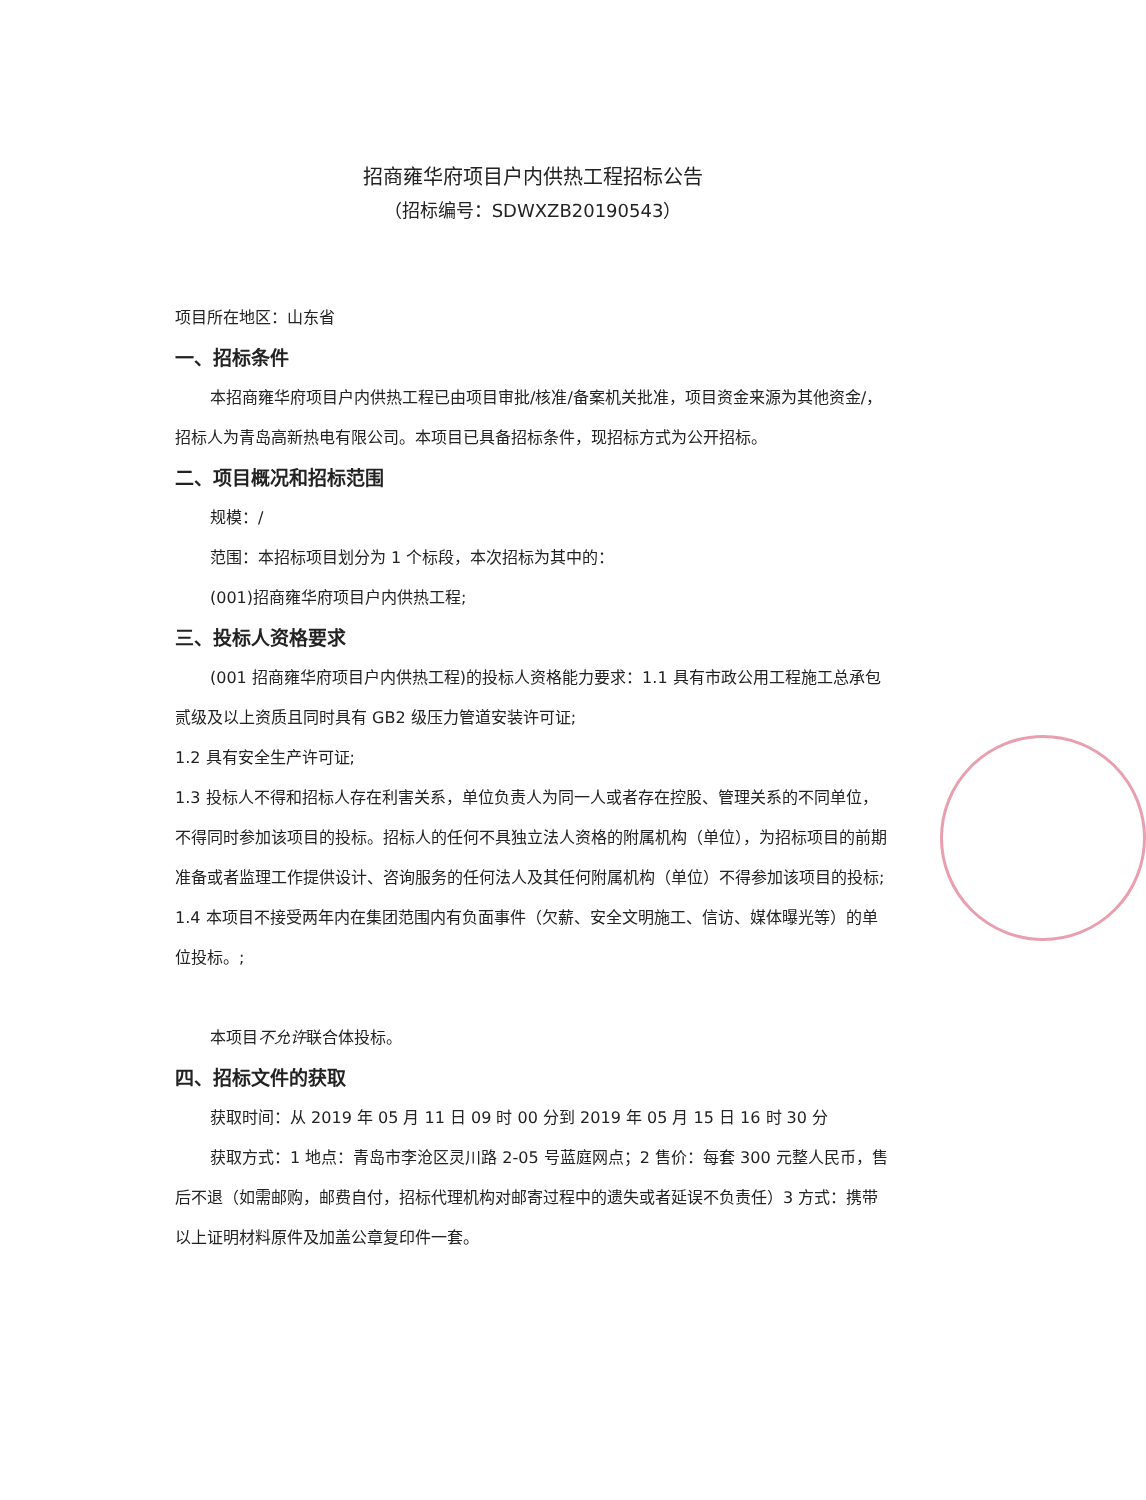招商雍华府项目户内供热工程招标公告
（招标编号：SDWXZB20190543）
项目所在地区：山东省
一、招标条件
本招商雍华府项目户内供热工程已由项目审批/核准/备案机关批准，项目资金来源为其他资金/，招标人为青岛高新热电有限公司。本项目已具备招标条件，现招标方式为公开招标。
二、项目概况和招标范围
规模：/
范围：本招标项目划分为 1 个标段，本次招标为其中的：
(001)招商雍华府项目户内供热工程;
三、投标人资格要求
(001 招商雍华府项目户内供热工程)的投标人资格能力要求：1.1 具有市政公用工程施工总承包贰级及以上资质且同时具有 GB2 级压力管道安装许可证;
1.2 具有安全生产许可证;
1.3 投标人不得和招标人存在利害关系，单位负责人为同一人或者存在控股、管理关系的不同单位，不得同时参加该项目的投标。招标人的任何不具独立法人资格的附属机构（单位），为招标项目的前期准备或者监理工作提供设计、咨询服务的任何法人及其任何附属机构（单位）不得参加该项目的投标;
1.4 本项目不接受两年内在集团范围内有负面事件（欠薪、安全文明施工、信访、媒体曝光等）的单位投标。;
本项目不允许联合体投标。
四、招标文件的获取
获取时间：从 2019 年 05 月 11 日 09 时 00 分到 2019 年 05 月 15 日 16 时 30 分
获取方式：1 地点：青岛市李沧区灵川路 2-05 号蓝庭网点；2 售价：每套 300 元整人民币，售后不退（如需邮购，邮费自付，招标代理机构对邮寄过程中的遗失或者延误不负责任）3 方式：携带以上证明材料原件及加盖公章复印件一套。